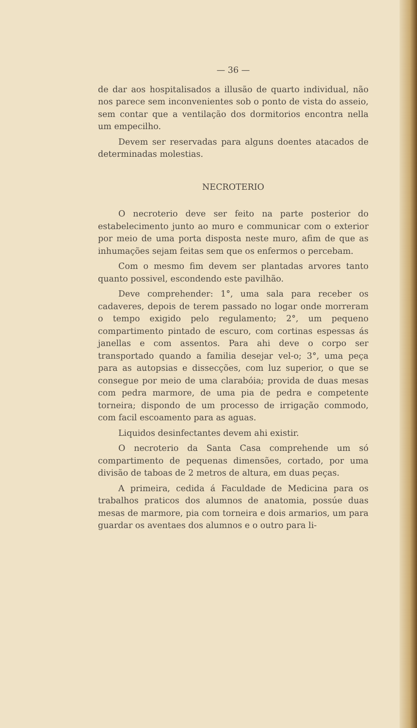— 36 —
de dar aos hospitalisados a illusão de quarto individual, não nos parece sem inconvenientes sob o ponto de vista do asseio, sem contar que a ventilação dos dormitorios encontra nella um empecilho.
Devem ser reservadas para alguns doentes atacados de determinadas molestias.
NECROTERIO
O necroterio deve ser feito na parte posterior do estabelecimento junto ao muro e communicar com o exterior por meio de uma porta disposta neste muro, afim de que as inhumações sejam feitas sem que os enfermos o percebam.
Com o mesmo fim devem ser plantadas arvores tanto quanto possivel, escondendo este pavilhão.
Deve comprehender: 1°, uma sala para receber os cadaveres, depois de terem passado no logar onde morreram o tempo exigido pelo regulamento; 2°, um pequeno compartimento pintado de escuro, com cortinas espessas ás janellas e com assentos. Para ahi deve o corpo ser transportado quando a familia desejar vel-o; 3°, uma peça para as autopsias e dissecções, com luz superior, o que se consegue por meio de uma clarabóia; provida de duas mesas com pedra marmore, de uma pia de pedra e competente torneira; dispondo de um processo de irrigação commodo, com facil escoamento para as aguas.
Liquidos desinfectantes devem ahi existir.
O necroterio da Santa Casa comprehende um só compartimento de pequenas dimensões, cortado, por uma divisão de taboas de 2 metros de altura, em duas peças.
A primeira, cedida á Faculdade de Medicina para os trabalhos praticos dos alumnos de anatomia, possúe duas mesas de marmore, pia com torneira e dois armarios, um para guardar os aventaes dos alumnos e o outro para li-